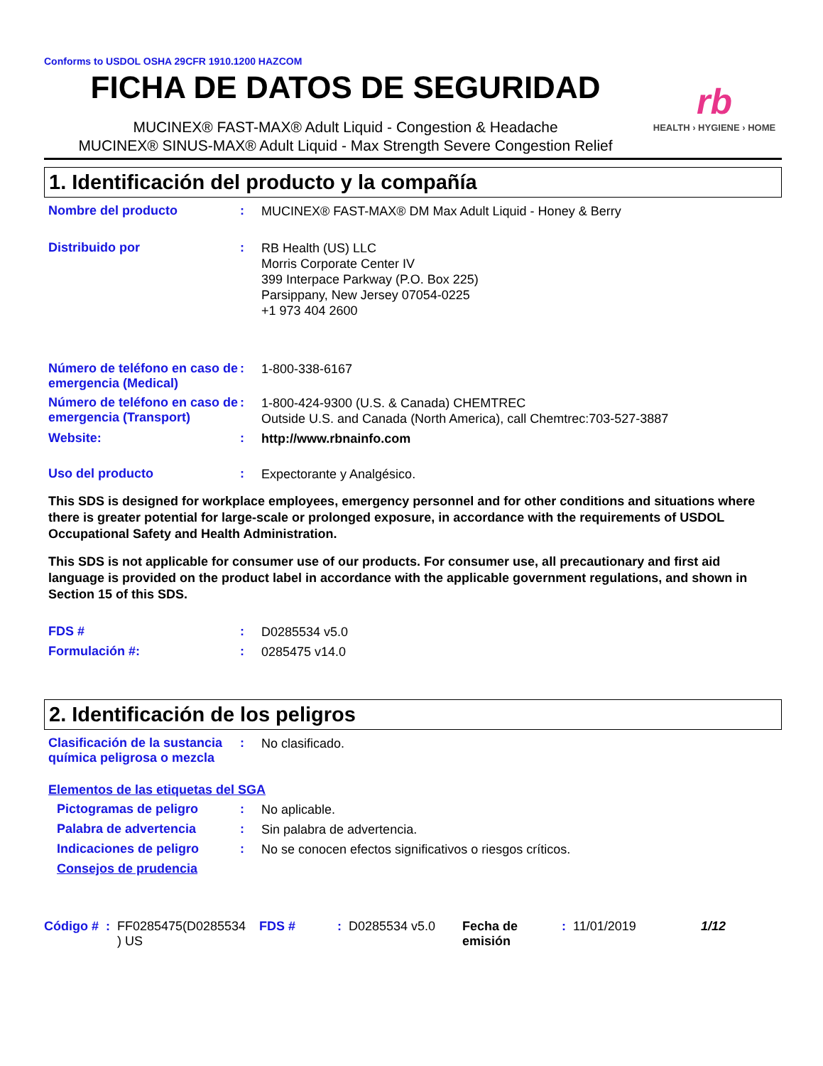Conforms to USDOL OSHA 29CFR 1910.1200 HAZCOM
FICHA DE DATOS DE SEGURIDAD
MUCINEX® FAST-MAX® Adult Liquid - Congestion & Headache
MUCINEX® SINUS-MAX® Adult Liquid - Max Strength Severe Congestion Relief
rb
HEALTH › HYGIENE › HOME
1. Identificación del producto y la compañía
Nombre del producto :
MUCINEX® FAST-MAX® DM Max Adult Liquid - Honey & Berry
Distribuido por :
RB Health (US) LLC
Morris Corporate Center IV
399 Interpace Parkway (P.O. Box 225)
Parsippany, New Jersey 07054-0225
+1 973 404 2600
Número de teléfono en caso de emergencia (Medical)
:
1-800-338-6167
Número de teléfono en caso de emergencia (Transport)
:
1-800-424-9300 (U.S. & Canada) CHEMTREC
Outside U.S. and Canada (North America), call Chemtrec:703-527-3887
Website: :
http://www.rbnainfo.com
Uso del producto :
Expectorante y Analgésico.
This SDS is designed for workplace employees, emergency personnel and for other conditions and situations where there is greater potential for large-scale or prolonged exposure, in accordance with the requirements of USDOL Occupational Safety and Health Administration.
This SDS is not applicable for consumer use of our products. For consumer use, all precautionary and first aid language is provided on the product label in accordance with the applicable government regulations, and shown in Section 15 of this SDS.
FDS # :
D0285534 v5.0
Formulación #: :
0285475 v14.0
2. Identificación de los peligros
Clasificación de la sustancia química peligrosa o mezcla
:
No clasificado.
Elementos de las etiquetas del SGA
Pictogramas de peligro :
No aplicable.
Palabra de advertencia :
Sin palabra de advertencia.
Indicaciones de peligro :
No se conocen efectos significativos o riesgos críticos.
Consejos de prudencia
Código # : FF0285475(D0285534 ) US FDS # : D0285534 v5.0 Fecha de emisión : 11/01/2019 1/12